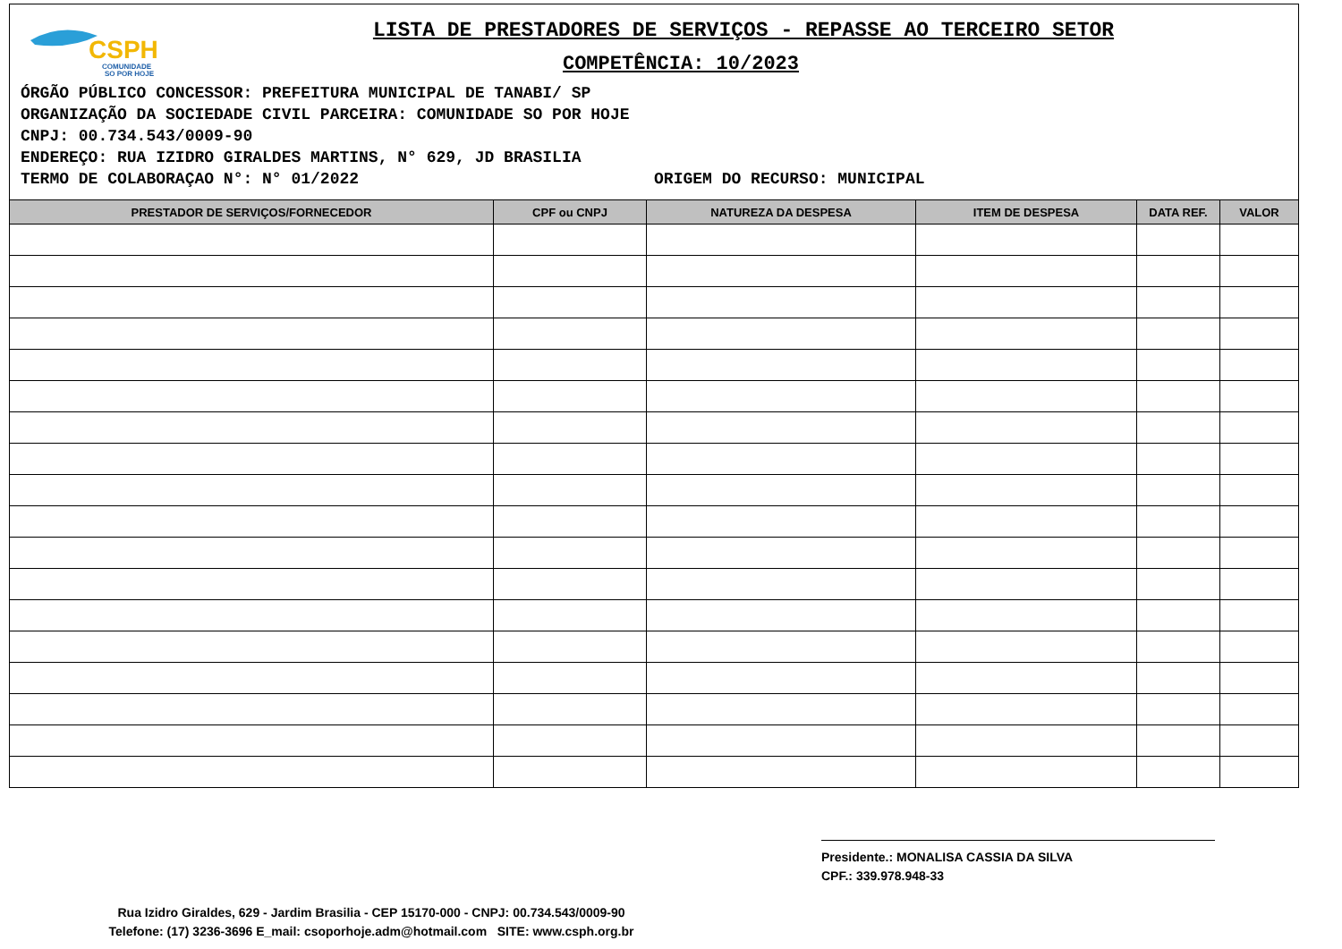CSPH
COMUNIDADE
SO POR HOJE
LISTA DE PRESTADORES DE SERVIÇOS - REPASSE AO TERCEIRO SETOR
COMPETÊNCIA: 10/2023
ÓRGÃO PÚBLICO CONCESSOR: PREFEITURA MUNICIPAL DE TANABI/ SP
ORGANIZAÇÃO DA SOCIEDADE CIVIL PARCEIRA: COMUNIDADE SO POR HOJE
CNPJ: 00.734.543/0009-90
ENDEREÇO: RUA IZIDRO GIRALDES MARTINS, N° 629, JD BRASILIA
TERMO DE COLABORAÇAO N°: N° 01/2022 ORIGEM DO RECURSO: MUNICIPAL
| PRESTADOR DE SERVIÇOS/FORNECEDOR | CPF ou CNPJ | NATUREZA DA DESPESA | ITEM DE DESPESA | DATA REF. | VALOR |
| --- | --- | --- | --- | --- | --- |
Presidente.: MONALISA CASSIA DA SILVA
CPF.: 339.978.948-33
Rua Izidro Giraldes, 629 - Jardim Brasilia - CEP 15170-000 - CNPJ: 00.734.543/0009-90
Telefone: (17) 3236-3696 E_mail: csoporhoje.adm@hotmail.com SITE: www.csph.org.br